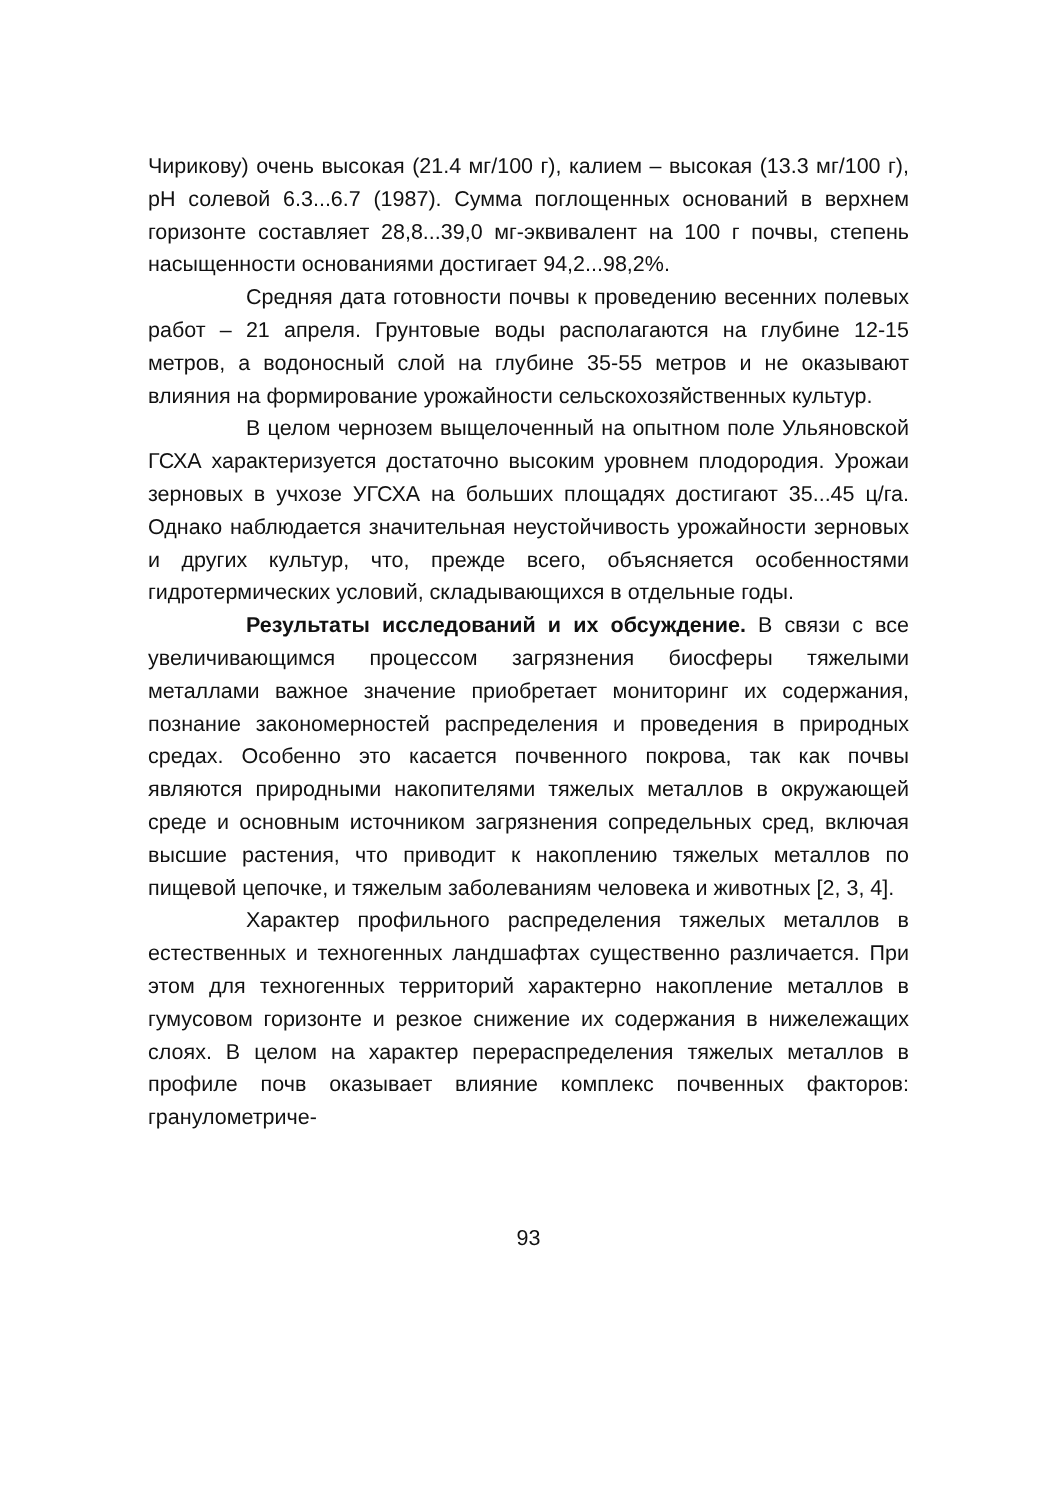Чирикову) очень высокая (21.4 мг/100 г), калием – высокая (13.3 мг/100 г), рН солевой 6.3...6.7 (1987). Сумма поглощенных оснований в верхнем горизонте составляет 28,8...39,0 мг-эквивалент на 100 г почвы, степень насыщенности основаниями достигает 94,2...98,2%.
Средняя дата готовности почвы к проведению весенних полевых работ – 21 апреля. Грунтовые воды располагаются на глубине 12-15 метров, а водоносный слой на глубине 35-55 метров и не оказывают влияния на формирование урожайности сельскохозяйственных культур.
В целом чернозем выщелоченный на опытном поле Ульяновской ГСХА характеризуется достаточно высоким уровнем плодородия. Урожаи зерновых в учхозе УГСХА на больших площадях достигают 35...45 ц/га. Однако наблюдается значительная неустойчивость урожайности зерновых и других культур, что, прежде всего, объясняется особенностями гидротермических условий, складывающихся в отдельные годы.
Результаты исследований и их обсуждение. В связи с все увеличивающимся процессом загрязнения биосферы тяжелыми металлами важное значение приобретает мониторинг их содержания, познание закономерностей распределения и проведения в природных средах. Особенно это касается почвенного покрова, так как почвы являются природными накопителями тяжелых металлов в окружающей среде и основным источником загрязнения сопредельных сред, включая высшие растения, что приводит к накоплению тяжелых металлов по пищевой цепочке, и тяжелым заболеваниям человека и животных [2, 3, 4].
Характер профильного распределения тяжелых металлов в естественных и техногенных ландшафтах существенно различается. При этом для техногенных территорий характерно накопление металлов в гумусовом горизонте и резкое снижение их содержания в нижележащих слоях. В целом на характер перераспределения тяжелых металлов в профиле почв оказывает влияние комплекс почвенных факторов: гранулометриче-
93